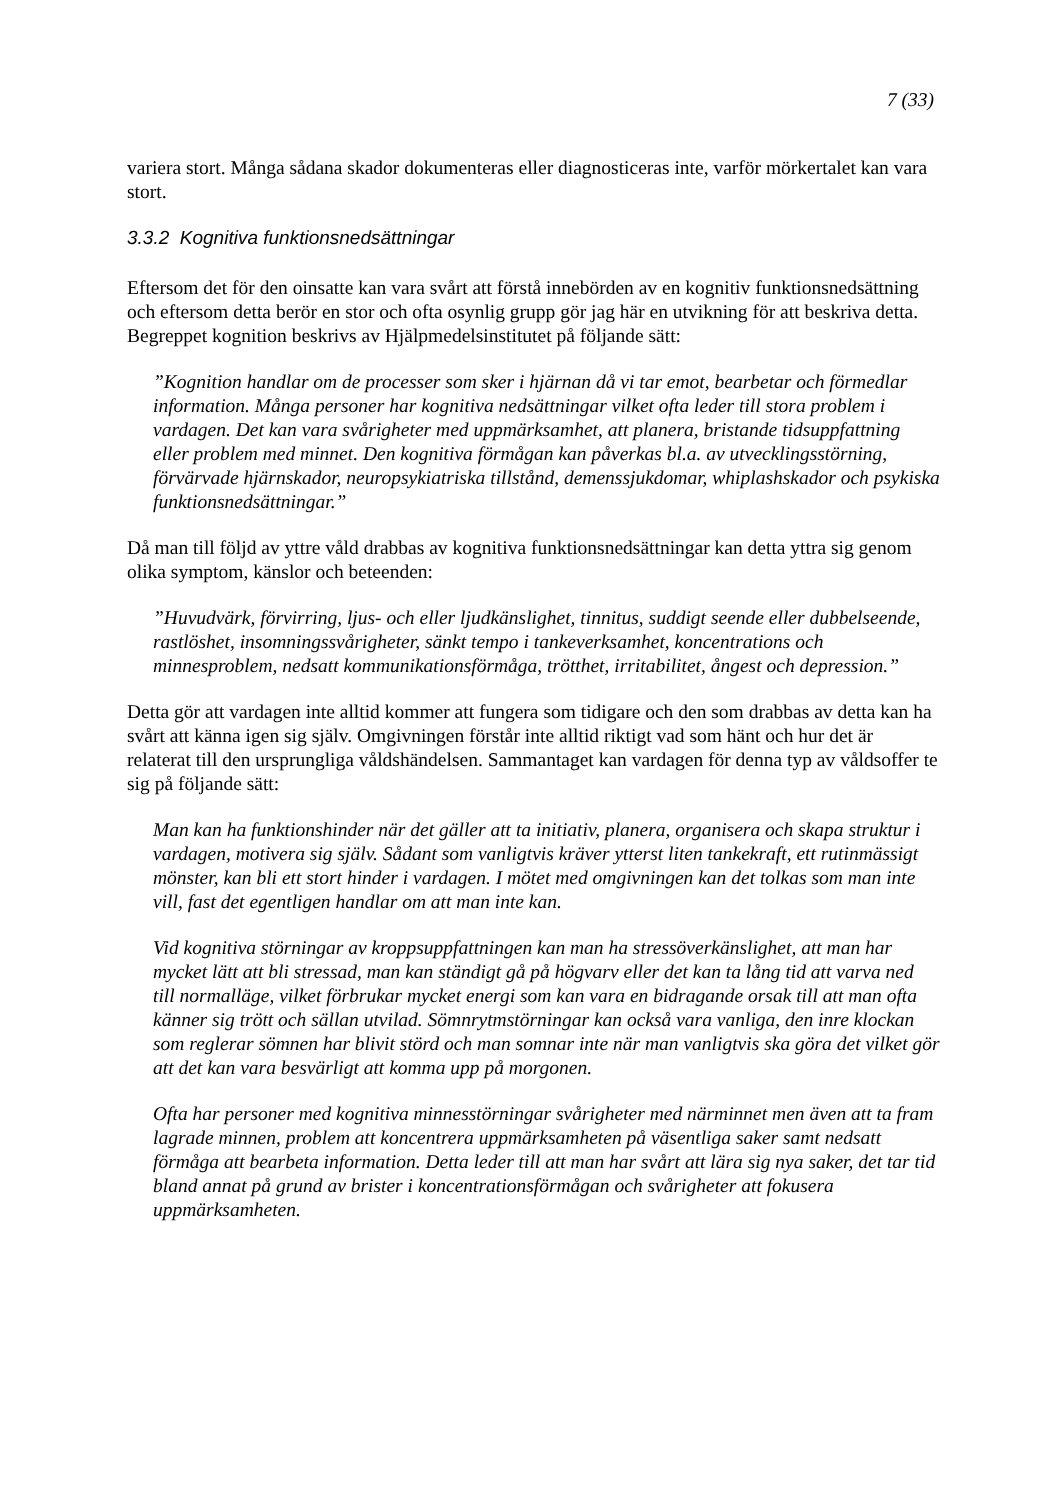7 (33)
variera stort. Många sådana skador dokumenteras eller diagnosticeras inte, varför mörkertalet kan vara stort.
3.3.2 Kognitiva funktionsnedsättningar
Eftersom det för den oinsatte kan vara svårt att förstå innebörden av en kognitiv funktionsnedsättning och eftersom detta berör en stor och ofta osynlig grupp gör jag här en utvikning för att beskriva detta. Begreppet kognition beskrivs av Hjälpmedelsinstitutet på följande sätt:
”Kognition handlar om de processer som sker i hjärnan då vi tar emot, bearbetar och förmedlar information. Många personer har kognitiva nedsättningar vilket ofta leder till stora problem i vardagen. Det kan vara svårigheter med uppmärksamhet, att planera, bristande tidsuppfattning eller problem med minnet. Den kognitiva förmågan kan påverkas bl.a. av utvecklingsstörning, förvärvade hjärnskador, neuropsykiatriska tillstånd, demenssjukdomar, whiplashskador och psykiska funktionsnedsättningar.”
Då man till följd av yttre våld drabbas av kognitiva funktionsnedsättningar kan detta yttra sig genom olika symptom, känslor och beteenden:
”Huvudvärk, förvirring, ljus- och eller ljudkänslighet, tinnitus, suddigt seende eller dubbelseende, rastlöshet, insomningssvårigheter, sänkt tempo i tankeverksamhet, koncentrations och minnesproblem, nedsatt kommunikationsförmåga, trötthet, irritabilitet, ångest och depression.”
Detta gör att vardagen inte alltid kommer att fungera som tidigare och den som drabbas av detta kan ha svårt att känna igen sig själv. Omgivningen förstår inte alltid riktigt vad som hänt och hur det är relaterat till den ursprungliga våldshändelsen. Sammantaget kan vardagen för denna typ av våldsoffer te sig på följande sätt:
Man kan ha funktionshinder när det gäller att ta initiativ, planera, organisera och skapa struktur i vardagen, motivera sig själv. Sådant som vanligtvis kräver ytterst liten tankekraft, ett rutinmässigt mönster, kan bli ett stort hinder i vardagen. I mötet med omgivningen kan det tolkas som man inte vill, fast det egentligen handlar om att man inte kan.
Vid kognitiva störningar av kroppsuppfattningen kan man ha stressöverkänslighet, att man har mycket lätt att bli stressad, man kan ständigt gå på högvarv eller det kan ta lång tid att varva ned till normalläge, vilket förbrukar mycket energi som kan vara en bidragande orsak till att man ofta känner sig trött och sällan utvilad. Sömnrytmstörningar kan också vara vanliga, den inre klockan som reglerar sömnen har blivit störd och man somnar inte när man vanligtvis ska göra det vilket gör att det kan vara besvärligt att komma upp på morgonen.
Ofta har personer med kognitiva minnesstörningar svårigheter med närminnet men även att ta fram lagrade minnen, problem att koncentrera uppmärksamheten på väsentliga saker samt nedsatt förmåga att bearbeta information. Detta leder till att man har svårt att lära sig nya saker, det tar tid bland annat på grund av brister i koncentrationsförmågan och svårigheter att fokusera uppmärksamheten.